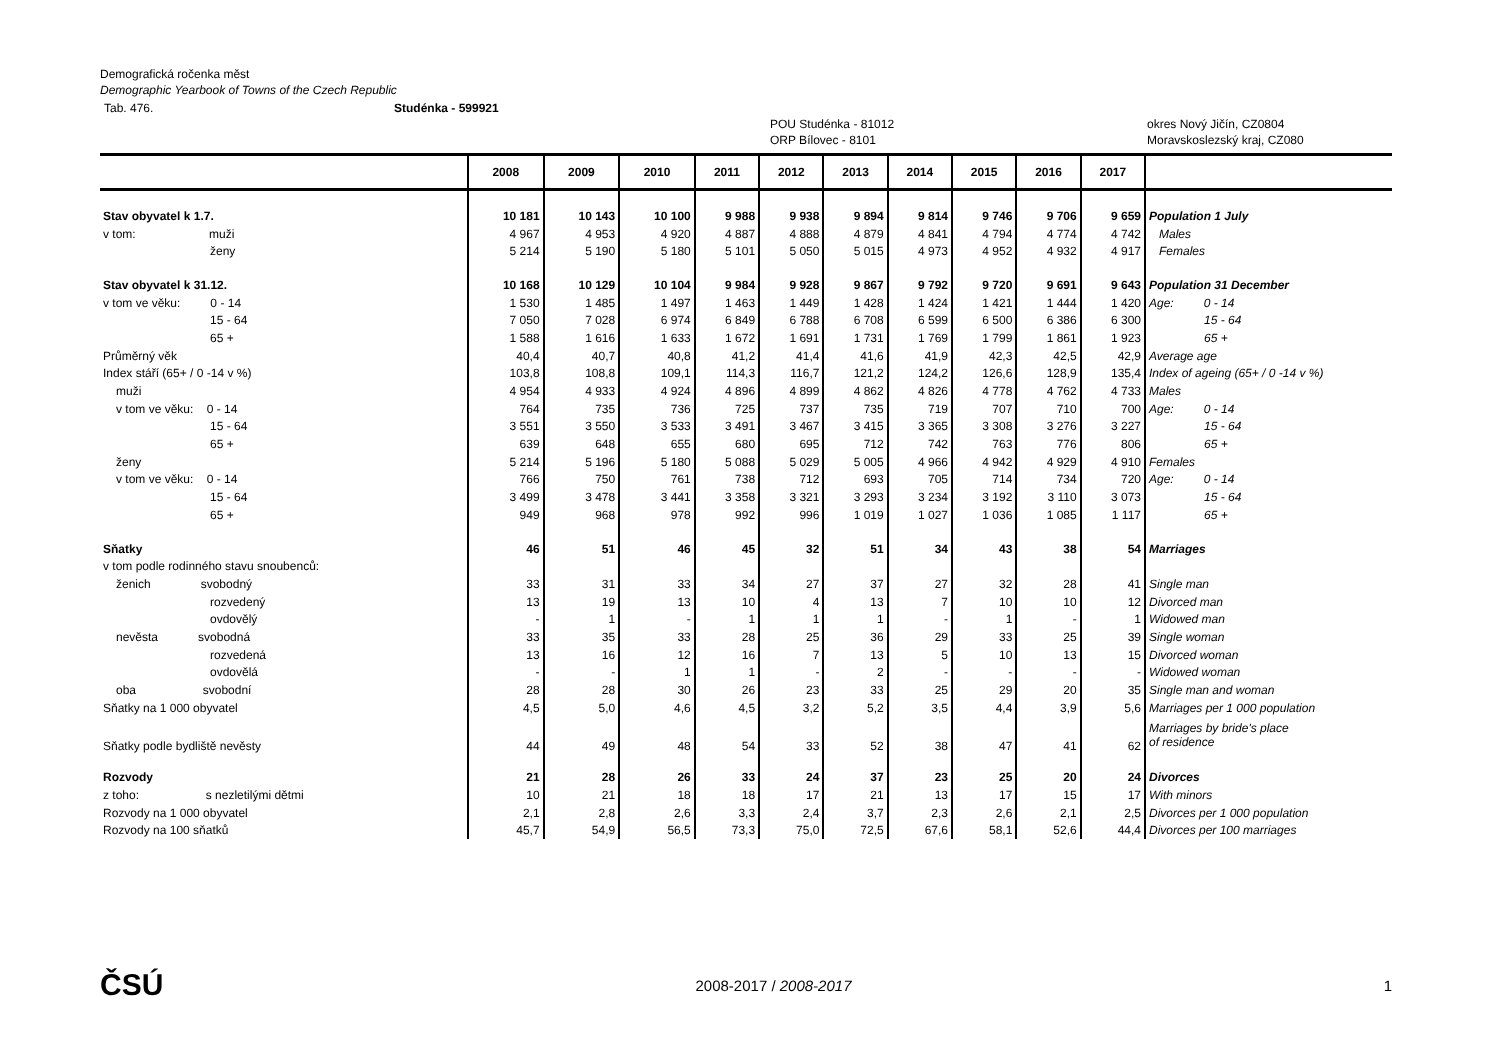Demografická ročenka měst
Demographic Yearbook of Towns of the Czech Republic
Tab. 476. Studénka - 599921
POU Studénka - 81012
ORP Bílovec - 8101 okres Nový Jičín, CZ0804
Moravskoslezský kraj, CZ080
| | | 2008 | 2009 | 2010 | 2011 | 2012 | 2013 | 2014 | 2015 | 2016 | 2017 | |
| --- | --- | --- | --- | --- | --- | --- | --- | --- | --- | --- | --- | --- |
| Stav obyvatel k 1.7. | | 10 181 | 10 143 | 10 100 | 9 988 | 9 938 | 9 894 | 9 814 | 9 746 | 9 706 | 9 659 | Population 1 July |
| v tom: muži | | 4 967 | 4 953 | 4 920 | 4 887 | 4 888 | 4 879 | 4 841 | 4 794 | 4 774 | 4 742 | Males |
| ženy | | 5 214 | 5 190 | 5 180 | 5 101 | 5 050 | 5 015 | 4 973 | 4 952 | 4 932 | 4 917 | Females |
| Stav obyvatel k 31.12. | | 10 168 | 10 129 | 10 104 | 9 984 | 9 928 | 9 867 | 9 792 | 9 720 | 9 691 | 9 643 | Population 31 December |
| v tom ve věku: 0 - 14 | | 1 530 | 1 485 | 1 497 | 1 463 | 1 449 | 1 428 | 1 424 | 1 421 | 1 444 | 1 420 | Age: 0 - 14 |
| 15 - 64 | | 7 050 | 7 028 | 6 974 | 6 849 | 6 788 | 6 708 | 6 599 | 6 500 | 6 386 | 6 300 | 15 - 64 |
| 65 + | | 1 588 | 1 616 | 1 633 | 1 672 | 1 691 | 1 731 | 1 769 | 1 799 | 1 861 | 1 923 | 65 + |
| Průměrný věk | | 40,4 | 40,7 | 40,8 | 41,2 | 41,4 | 41,6 | 41,9 | 42,3 | 42,5 | 42,9 | Average age |
| Index stáří (65+ / 0 -14 v %) | | 103,8 | 108,8 | 109,1 | 114,3 | 116,7 | 121,2 | 124,2 | 126,6 | 128,9 | 135,4 | Index of ageing (65+ / 0 -14 v %) |
| muži | | 4 954 | 4 933 | 4 924 | 4 896 | 4 899 | 4 862 | 4 826 | 4 778 | 4 762 | 4 733 | Males |
| v tom ve věku: 0 - 14 | | 764 | 735 | 736 | 725 | 737 | 735 | 719 | 707 | 710 | 700 | Age: 0 - 14 |
| 15 - 64 | | 3 551 | 3 550 | 3 533 | 3 491 | 3 467 | 3 415 | 3 365 | 3 308 | 3 276 | 3 227 | 15 - 64 |
| 65 + | | 639 | 648 | 655 | 680 | 695 | 712 | 742 | 763 | 776 | 806 | 65 + |
| ženy | | 5 214 | 5 196 | 5 180 | 5 088 | 5 029 | 5 005 | 4 966 | 4 942 | 4 929 | 4 910 | Females |
| v tom ve věku: 0 - 14 | | 766 | 750 | 761 | 738 | 712 | 693 | 705 | 714 | 734 | 720 | Age: 0 - 14 |
| 15 - 64 | | 3 499 | 3 478 | 3 441 | 3 358 | 3 321 | 3 293 | 3 234 | 3 192 | 3 110 | 3 073 | 15 - 64 |
| 65 + | | 949 | 968 | 978 | 992 | 996 | 1 019 | 1 027 | 1 036 | 1 085 | 1 117 | 65 + |
| Sňatky | | 46 | 51 | 46 | 45 | 32 | 51 | 34 | 43 | 38 | 54 | Marriages |
| v tom podle rodinného stavu snoubenců: | | | | | | | | | | | | |
| ženich svobodný | | 33 | 31 | 33 | 34 | 27 | 37 | 27 | 32 | 28 | 41 | Single man |
| rozvedený | | 13 | 19 | 13 | 10 | 4 | 13 | 7 | 10 | 10 | 12 | Divorced man |
| ovdovělý | | - | 1 | - | 1 | 1 | 1 | - | 1 | - | 1 | Widowed man |
| nevěsta svobodná | | 33 | 35 | 33 | 28 | 25 | 36 | 29 | 33 | 25 | 39 | Single woman |
| rozvedená | | 13 | 16 | 12 | 16 | 7 | 13 | 5 | 10 | 13 | 15 | Divorced woman |
| ovdovělá | | - | - | 1 | 1 | - | 2 | - | - | - | - | Widowed woman |
| oba svobodní | | 28 | 28 | 30 | 26 | 23 | 33 | 25 | 29 | 20 | 35 | Single man and woman |
| Sňatky na 1 000 obyvatel | | 4,5 | 5,0 | 4,6 | 4,5 | 3,2 | 5,2 | 3,5 | 4,4 | 3,9 | 5,6 | Marriages per 1 000 population |
| Sňatky podle bydliště nevěsty | | 44 | 49 | 48 | 54 | 33 | 52 | 38 | 47 | 41 | 62 | Marriages by bride's place of residence |
| Rozvody | | 21 | 28 | 26 | 33 | 24 | 37 | 23 | 25 | 20 | 24 | Divorces |
| z toho: s nezletilými dětmi | | 10 | 21 | 18 | 18 | 17 | 21 | 13 | 17 | 15 | 17 | With minors |
| Rozvody na 1 000 obyvatel | | 2,1 | 2,8 | 2,6 | 3,3 | 2,4 | 3,7 | 2,3 | 2,6 | 2,1 | 2,5 | Divorces per 1 000 population |
| Rozvody na 100 sňatků | | 45,7 | 54,9 | 56,5 | 73,3 | 75,0 | 72,5 | 67,6 | 58,1 | 52,6 | 44,4 | Divorces per 100 marriages |
ČSÚ 2008-2017 / 2008-2017 1